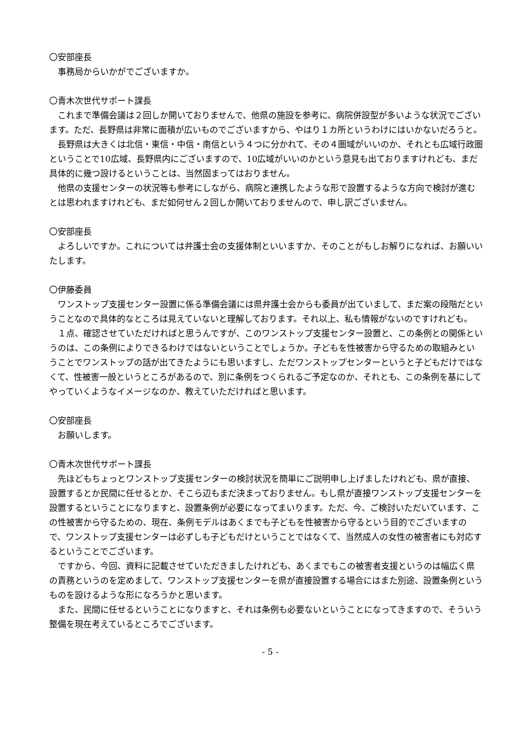〇安部座長
事務局からいかがでございますか。
〇青木次世代サポート課長
これまで準備会議は２回しか開いておりませんで、他県の施設を参考に、病院併設型が多いような状況でございます。ただ、長野県は非常に面積が広いものでございますから、やはり１カ所というわけにはいかないだろうと。
長野県は大きくは北信・東信・中信・南信という４つに分かれて、その４圏域がいいのか、それとも広域行政圏ということで10広域、長野県内にございますので、10広域がいいのかという意見も出ておりますけれども、まだ具体的に幾つ設けるということは、当然固まってはおりません。
他県の支援センターの状況等も参考にしながら、病院と連携したような形で設置するような方向で検討が進むとは思われますけれども、まだ如何せん２回しか開いておりませんので、申し訳ございません。
〇安部座長
よろしいですか。これについては弁護士会の支援体制といいますか、そのことがもしお解りになれば、お願いいたします。
〇伊藤委員
ワンストップ支援センター設置に係る準備会議には県弁護士会からも委員が出ていまして、まだ案の段階だということなので具体的なところは見えていないと理解しております。それ以上、私も情報がないのですけれども。
１点、確認させていただければと思うんですが、このワンストップ支援センター設置と、この条例との関係というのは、この条例によりできるわけではないということでしょうか。子どもを性被害から守るための取組みということでワンストップの話が出てきたようにも思いますし、ただワンストップセンターというと子どもだけではなくて、性被害一般というところがあるので、別に条例をつくられるご予定なのか、それとも、この条例を基にしてやっていくようなイメージなのか、教えていただければと思います。
〇安部座長
お願いします。
〇青木次世代サポート課長
先ほどもちょっとワンストップ支援センターの検討状況を簡単にご説明申し上げましたけれども、県が直接、設置するとか民間に任せるとか、そこら辺もまだ決まっておりません。もし県が直接ワンストップ支援センターを設置するということになりますと、設置条例が必要になってまいります。ただ、今、ご検討いただいています、この性被害から守るための、現在、条例モデルはあくまでも子どもを性被害から守るという目的でございますので、ワンストップ支援センターは必ずしも子どもだけということではなくて、当然成人の女性の被害者にも対応するということでございます。
ですから、今回、資料に記載させていただきましたけれども、あくまでもこの被害者支援というのは幅広く県の責務というのを定めまして、ワンストップ支援センターを県が直接設置する場合にはまた別途、設置条例というものを設けるような形になろうかと思います。
また、民間に任せるということになりますと、それは条例も必要ないということになってきますので、そういう整備を現在考えているところでございます。
- 5 -